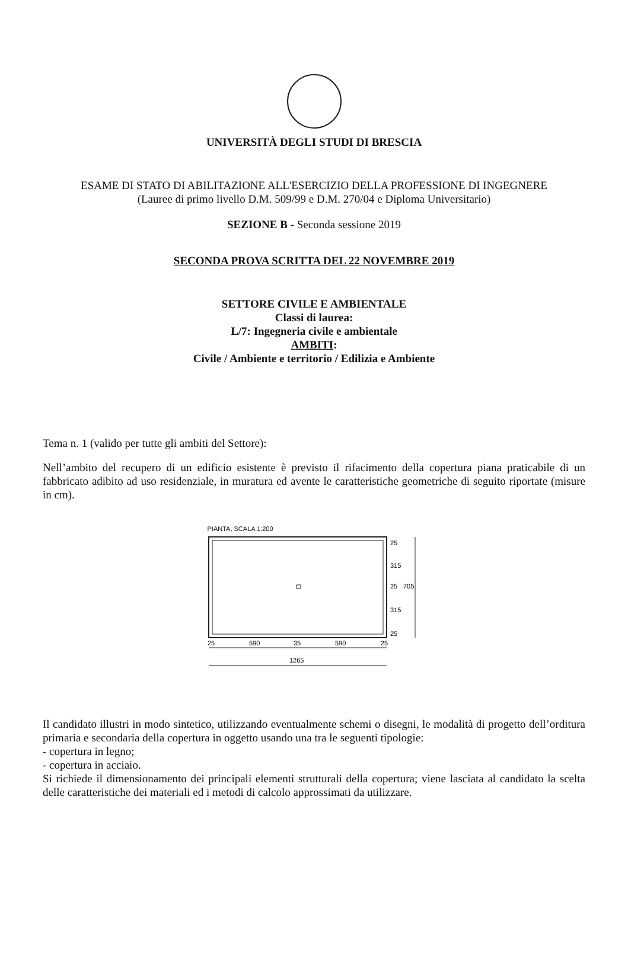UNIVERSITÀ DEGLI STUDI DI BRESCIA
ESAME DI STATO DI ABILITAZIONE ALL'ESERCIZIO DELLA PROFESSIONE DI INGEGNERE
(Lauree di primo livello D.M. 509/99 e D.M. 270/04 e Diploma Universitario)
SEZIONE B - Seconda sessione 2019
SECONDA PROVA SCRITTA DEL 22 NOVEMBRE 2019
SETTORE CIVILE E AMBIENTALE
Classi di laurea:
L/7: Ingegneria civile e ambientale
AMBITI:
Civile / Ambiente e territorio / Edilizia e Ambiente
Tema n. 1 (valido per tutte gli ambiti del Settore):
Nell’ambito del recupero di un edificio esistente è previsto il rifacimento della copertura piana praticabile di un fabbricato adibito ad uso residenziale, in muratura ed avente le caratteristiche geometriche di seguito riportate (misure in cm).
PIANTA, SCALA 1:200
25
590
35
590
25
1265
25
315
25
315
25
705
Il candidato illustri in modo sintetico, utilizzando eventualmente schemi o disegni, le modalità di progetto dell’orditura primaria e secondaria della copertura in oggetto usando una tra le seguenti tipologie:
- copertura in legno;
- copertura in acciaio.
Si richiede il dimensionamento dei principali elementi strutturali della copertura; viene lasciata al candidato la scelta delle caratteristiche dei materiali ed i metodi di calcolo approssimati da utilizzare.